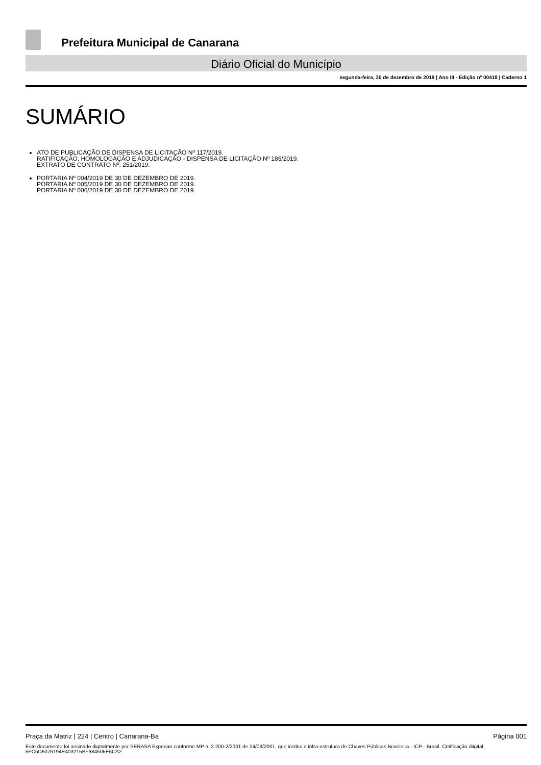Prefeitura Municipal de Canarana
Diário Oficial do Município
segunda-feira, 30 de dezembro de 2019 | Ano III - Edição nº 00418 | Caderno 1
SUMÁRIO
ATO DE PUBLICAÇÃO DE DISPENSA DE LICITAÇÃO Nº 117/2019.
RATIFICAÇÃO, HOMOLOGAÇÃO E ADJUDICAÇÃO - DISPENSA DE LICITAÇÃO Nº 185/2019.
EXTRATO DE CONTRATO Nº. 251/2019.
PORTARIA Nº 004/2019 DE 30 DE DEZEMBRO DE 2019.
PORTARIA Nº 005/2019 DE 30 DE DEZEMBRO DE 2019.
PORTARIA Nº 006/2019 DE 30 DE DEZEMBRO DE 2019.
Praça da Matriz | 224 | Centro | Canarana-Ba Página 001
Este documento foi assinado digitalmente por SERASA Experian conforme MP n. 2.200-2/2001 de 24/08/2001, que institui a infra-estrutura de Chaves Públicas Brasileira - ICP - Brasil. Cetificação diigital: 5FC5D6076194E403215BF684505E6CA2